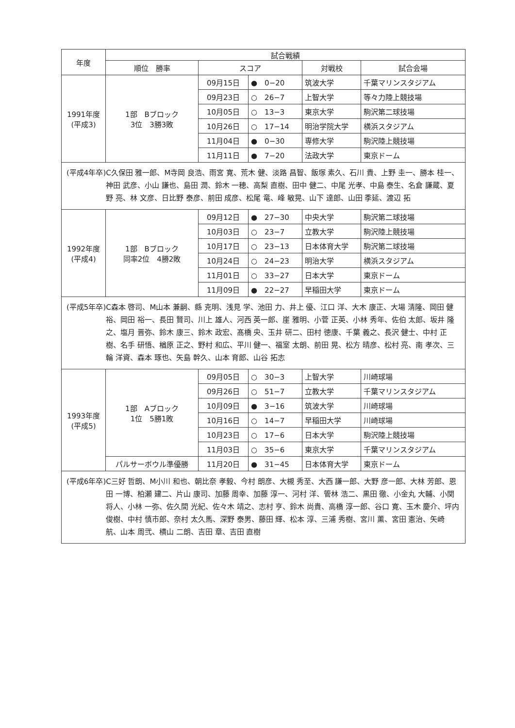| 年度 | 試合戦績 | | | | |
| --- | --- | --- | --- | --- | --- |
| | 順位 勝率 | スコア | | 対戦校 | 試合会場 |
| 1991年度 (平成3) | 1部 Bブロック 3位 3勝3敗 | 09月15日 | ● 0−20 | 筑波大学 | 千葉マリンスタジアム |
| | | 09月23日 | ○ 26−7 | 上智大学 | 等々力陸上競技場 |
| | | 10月05日 | ○ 13−3 | 東京大学 | 駒沢第二球技場 |
| | | 10月26日 | ○ 17−14 | 明治学院大学 | 横浜スタジアム |
| | | 11月04日 | ● 0−30 | 専修大学 | 駒沢陸上競技場 |
| | | 11月11日 | ● 7−20 | 法政大学 | 東京ドーム |
| (平成4年卒) C久保田 雅一郎、M寺岡 良浩、雨宮 寛、荒木 健、淡路 昌智、飯塚 素久、石川 貴、上野 圭一、勝本 桂一、神田 武彦、小山 謙也、島田 潤、鈴木 一穂、高梨 直樹、田中 健二、中尾 光孝、中島 泰生、名倉 謙蔵、夏野 亮、林 文彦、日比野 泰彦、前田 成彦、松尾 竜、峰 敏晃、山下 達郎、山田 季延、渡辺 拓 | | | | | |
| 1992年度 (平成4) | 1部 Bブロック 同率2位 4勝2敗 | 09月12日 | ● 27−30 | 中央大学 | 駒沢第二球技場 |
| | | 10月03日 | ○ 23−7 | 立教大学 | 駒沢陸上競技場 |
| | | 10月17日 | ○ 23−13 | 日本体育大学 | 駒沢第二球技場 |
| | | 10月24日 | ○ 24−23 | 明治大学 | 横浜スタジアム |
| | | 11月01日 | ○ 33−27 | 日本大学 | 東京ドーム |
| | | 11月09日 | ● 22−27 | 早稲田大学 | 東京ドーム |
| (平成5年卒) C森本 啓司、M山本 兼嗣、縣 克明、浅見 学、池田 力、井上 優、江口 洋、大木 康正、大場 清隆、岡田 健裕、岡田 裕一、長田 賢司、川上 雄人、河西 英一郎、崖 雅明、小菅 正英、小林 秀年、佐伯 太郎、坂井 隆之、塩月 晋弥、鈴木 康三、鈴木 政宏、髙橋 央、玉井 研二、田村 徳康、千葉 義之、長沢 健士、中村 正樹、名手 研悟、楢原 正之、野村 和広、平川 健一、福室 太朗、前田 晃、松方 晴彦、松村 亮、南 孝次、三輪 洋資、森本 琢也、矢島 幹久、山本 育郎、山谷 拓志 | | | | | |
| 1993年度 (平成5) | 1部 Aブロック 1位 5勝1敗 | 09月05日 | ○ 30−3 | 上智大学 | 川崎球場 |
| | | 09月26日 | ○ 51−7 | 立教大学 | 千葉マリンスタジアム |
| | | 10月09日 | ● 3−16 | 筑波大学 | 川崎球場 |
| | | 10月16日 | ○ 14−7 | 早稲田大学 | 川崎球場 |
| | | 10月23日 | ○ 17−6 | 日本大学 | 駒沢陸上競技場 |
| | | 11月03日 | ○ 35−6 | 東京大学 | 千葉マリンスタジアム |
| | パルサーボウル準優勝 | 11月20日 | ● 31−45 | 日本体育大学 | 東京ドーム |
| (平成6年卒) C三好 哲朗、M小川 和也、朝比奈 孝毅、今村 朗彦、大槻 秀至、大西 謙一郎、大野 彦一郎、大林 芳郎、恩田 一博、柏瀬 建二、片山 康司、加藤 周幸、加藤 淳一、河村 洋、管林 浩二、黒田 徹、小金丸 大輔、小関 将人、小林 一弥、佐久間 光紀、佐々木 靖之、志村 亨、鈴木 尚貴、高橋 淳一郎、谷口 寛、玉木 慶介、坪内 俊樹、中村 慎市郎、奈村 太久馬、深野 泰男、藤田 輝、松本 淳、三浦 秀樹、宮川 薫、宮田 憲治、矢崎 航、山本 周弐、横山 二朗、吉田 章、吉田 直樹 | | | | | |